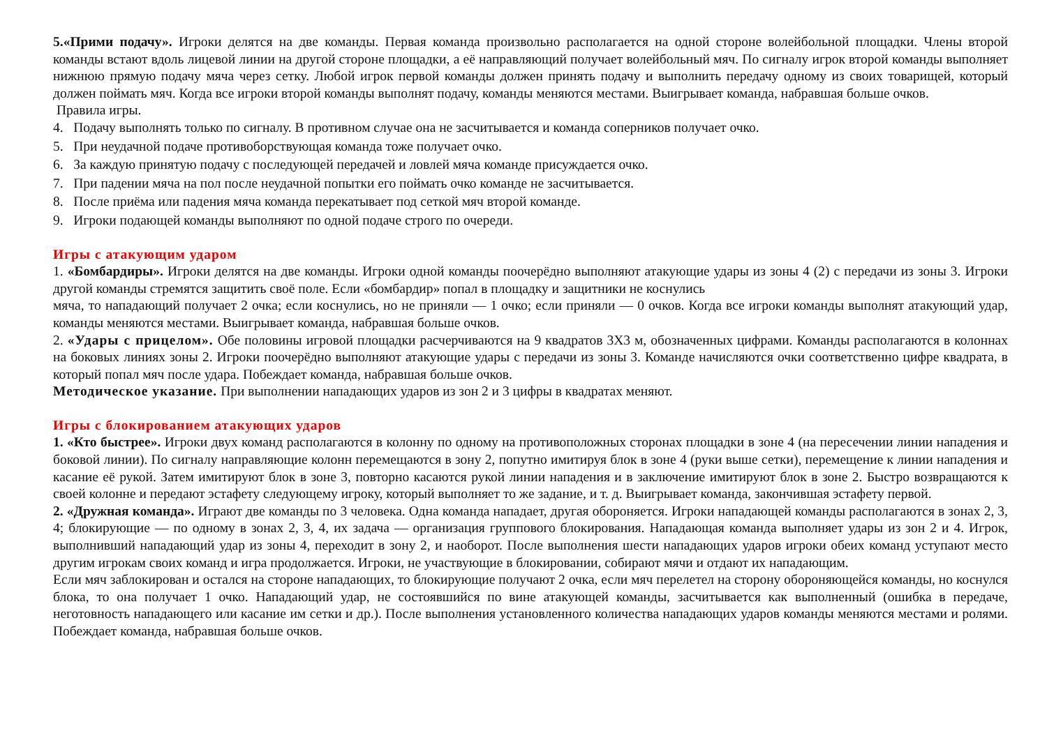5.«Прими подачу». Игроки делятся на две команды. Первая команда произвольно располагается на одной стороне волейбольной площадки. Члены второй команды встают вдоль лицевой линии на другой стороне площадки, а её направляющий получает волейбольный мяч. По сигналу игрок второй команды выполняет нижнюю прямую подачу мяча через сетку. Любой игрок первой команды должен принять подачу и выполнить передачу одному из своих товарищей, который должен поймать мяч. Когда все игроки второй команды выполнят подачу, команды меняются местами. Выигрывает команда, набравшая больше очков.
Правила игры.
4. Подачу выполнять только по сигналу. В противном случае она не засчитывается и команда соперников получает очко.
5. При неудачной подаче противоборствующая команда тоже получает очко.
6. За каждую принятую подачу с последующей передачей и ловлей мяча команде присуждается очко.
7. При падении мяча на пол после неудачной попытки его поймать очко команде не засчитывается.
8. После приёма или падения мяча команда перекатывает под сеткой мяч второй команде.
9. Игроки подающей команды выполняют по одной подаче строго по очереди.
Игры с атакующим ударом
1. «Бомбардиры». Игроки делятся на две команды. Игроки одной команды поочерёдно выполняют атакующие удары из зоны 4 (2) с передачи из зоны 3. Игроки другой команды стремятся защитить своё поле. Если «бомбардир» попал в площадку и защитники не коснулись
мяча, то нападающий получает 2 очка; если коснулись, но не приняли — 1 очко; если приняли — 0 очков. Когда все игроки команды выполнят атакующий удар, команды меняются местами. Выигрывает команда, набравшая больше очков.
2. «Удары с прицелом». Обе половины игровой площадки расчерчиваются на 9 квадратов 3Х3 м, обозначенных цифрами. Команды располагаются в колоннах на боковых линиях зоны 2. Игроки поочерёдно выполняют атакующие удары с передачи из зоны 3. Команде начисляются очки соответственно цифре квадрата, в который попал мяч после удара. Побеждает команда, набравшая больше очков.
Методическое указание. При выполнении нападающих ударов из зон 2 и 3 цифры в квадратах меняют.
Игры с блокированием атакующих ударов
1. «Кто быстрее». Игроки двух команд располагаются в колонну по одному на противоположных сторонах площадки в зоне 4 (на пересечении линии нападения и боковой линии). По сигналу направляющие колонн перемещаются в зону 2, попутно имитируя блок в зоне 4 (руки выше сетки), перемещение к линии нападения и касание её рукой. Затем имитируют блок в зоне 3, повторно касаются рукой линии нападения и в заключение имитируют блок в зоне 2. Быстро возвращаются к своей колонне и передают эстафету следующему игроку, который выполняет то же задание, и т. д. Выигрывает команда, закончившая эстафету первой.
2. «Дружная команда». Играют две команды по 3 человека. Одна команда нападает, другая обороняется. Игроки нападающей команды располагаются в зонах 2, 3, 4; блокирующие — по одному в зонах 2, 3, 4, их задача — организация группового блокирования. Нападающая команда выполняет удары из зон 2 и 4. Игрок, выполнивший нападающий удар из зоны 4, переходит в зону 2, и наоборот. После выполнения шести нападающих ударов игроки обеих команд уступают место другим игрокам своих команд и игра продолжается. Игроки, не участвующие в блокировании, собирают мячи и отдают их нападающим.
Если мяч заблокирован и остался на стороне нападающих, то блокирующие получают 2 очка, если мяч перелетел на сторону обороняющейся команды, но коснулся блока, то она получает 1 очко. Нападающий удар, не состоявшийся по вине атакующей команды, засчитывается как выполненный (ошибка в передаче, неготовность нападающего или касание им сетки и др.). После выполнения установленного количества нападающих ударов команды меняются местами и ролями. Побеждает команда, набравшая больше очков.